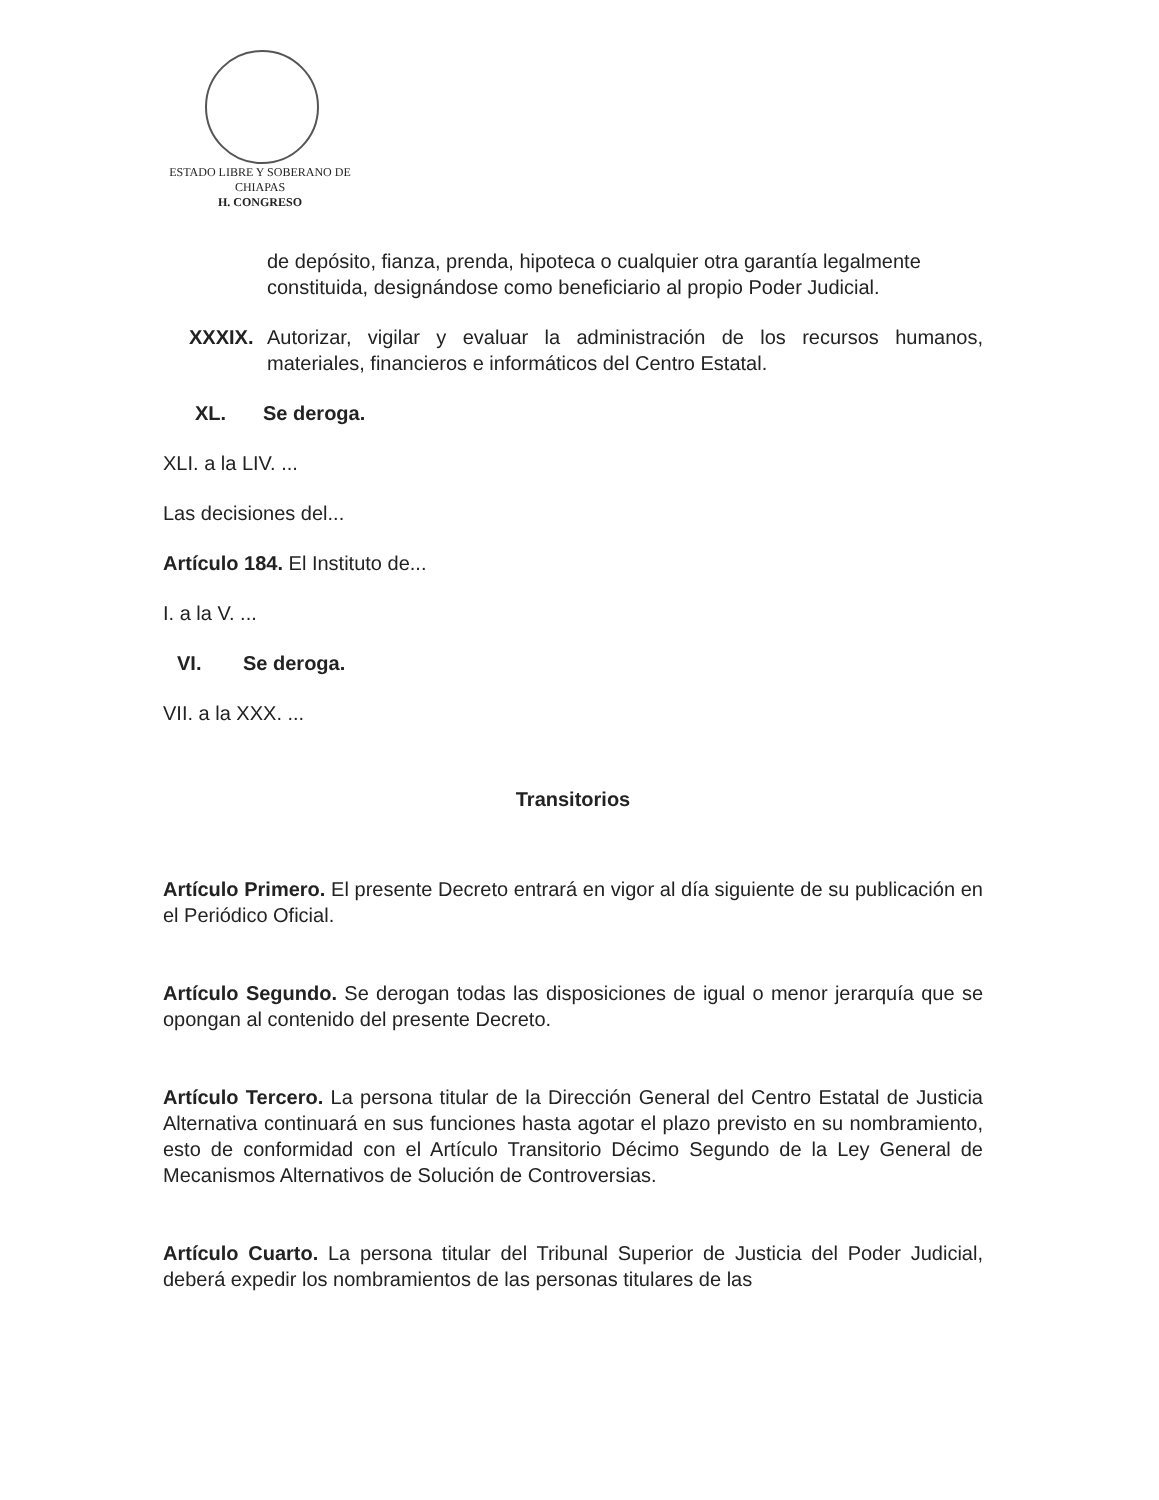ESTADO LIBRE Y SOBERANO DE
CHIAPAS
H. CONGRESO
de depósito, fianza, prenda, hipoteca o cualquier otra garantía legalmente constituida, designándose como beneficiario al propio Poder Judicial.
XXXIX. Autorizar, vigilar y evaluar la administración de los recursos humanos, materiales, financieros e informáticos del Centro Estatal.
XL. Se deroga.
XLI. a la LIV. ...
Las decisiones del...
Artículo 184. El Instituto de...
I. a la V. ...
VI. Se deroga.
VII. a la XXX. ...
Transitorios
Artículo Primero. El presente Decreto entrará en vigor al día siguiente de su publicación en el Periódico Oficial.
Artículo Segundo. Se derogan todas las disposiciones de igual o menor jerarquía que se opongan al contenido del presente Decreto.
Artículo Tercero. La persona titular de la Dirección General del Centro Estatal de Justicia Alternativa continuará en sus funciones hasta agotar el plazo previsto en su nombramiento, esto de conformidad con el Artículo Transitorio Décimo Segundo de la Ley General de Mecanismos Alternativos de Solución de Controversias.
Artículo Cuarto. La persona titular del Tribunal Superior de Justicia del Poder Judicial, deberá expedir los nombramientos de las personas titulares de las